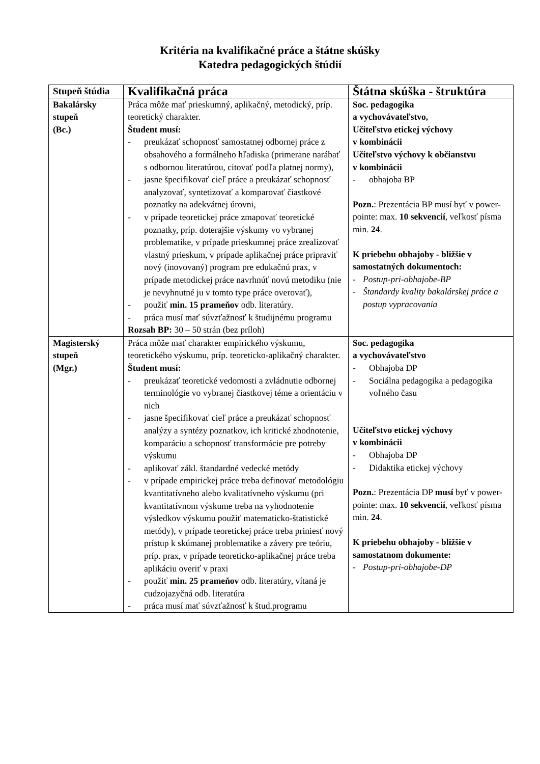Kritéria na kvalifikačné práce a štátne skúšky
Katedra pedagogických štúdií
| Stupeň štúdia | Kvalifikačná práca | Štátna skúška - štruktúra |
| --- | --- | --- |
| Bakalársky stupeň (Bc.) | Práca môže mať prieskumný, aplikačný, metodický, príp. teoretický charakter. Študent musí: - preukázať schopnosť samostatnej odbornej práce z obsahového a formálneho hľadiska (primerane narábať s odbornou literatúrou, citovať podľa platnej normy), - jasne špecifikovať cieľ práce a preukázať schopnosť analyzovať, syntetizovať a komparovať čiastkové poznatky na adekvátnej úrovni, - v prípade teoretickej práce zmapovať teoretické poznatky, príp. doterajšie výskumy vo vybranej problematike, v prípade prieskumnej práce zrealizovať vlastný prieskum, v prípade aplikačnej práce pripraviť nový (inovovaný) program pre edukačnú prax, v prípade metodickej práce navrhnúť novú metodiku (nie je nevyhnutné ju v tomto type práce overovať), - použiť min. 15 prameňov odb. literatúry. - práca musí mať súvzťažnosť k študijnému programu Rozsah BP: 30 – 50 strán (bez príloh) | Soc. pedagogika a vychovávateľstvo, Učiteľstvo etickej výchovy v kombinácii Učiteľstvo výchovy k občianstvu v kombinácii - obhajoba BP Pozn. : Prezentácia BP musí byť v power-pointe: max. 10 sekvencií , veľkosť písma min. 24 . K priebehu obhajoby - bližšie v samostatných dokumentoch: - Postup-pri-obhajobe-BP - Štandardy kvality bakalárskej práce a postup vypracovania |
| Magisterský stupeň (Mgr.) | Práca môže mať charakter empirického výskumu, teoretického výskumu, príp. teoreticko-aplikačný charakter. Študent musí: - preukázať teoretické vedomosti a zvládnutie odbornej terminológie vo vybranej čiastkovej téme a orientáciu v nich - jasne špecifikovať cieľ práce a preukázať schopnosť analýzy a syntézy poznatkov, ich kritické zhodnotenie, komparáciu a schopnosť transformácie pre potreby výskumu - aplikovať zákl. štandardné vedecké metódy - v prípade empirickej práce treba definovať metodológiu kvantitatívneho alebo kvalitatívneho výskumu (pri kvantitatívnom výskume treba na vyhodnotenie výsledkov výskumu použiť matematicko-štatistické metódy), v prípade teoretickej práce treba priniesť nový prístup k skúmanej problematike a závery pre teóriu, príp. prax, v prípade teoreticko-aplikačnej práce treba aplikáciu overiť v praxi - použiť min. 25 prameňov odb. literatúry, vítaná je cudzojazyčná odb. literatúra - práca musí mať súvzťažnosť k štud.programu | Soc. pedagogika a vychovávateľstvo - Obhajoba DP - Sociálna pedagogika a pedagogika voľného času Učiteľstvo etickej výchovy v kombinácii - Obhajoba DP - Didaktika etickej výchovy Pozn. : Prezentácia DP musí byť v power-pointe: max. 10 sekvencií , veľkosť písma min. 24 . K priebehu obhajoby - bližšie v samostatnom dokumente: - Postup-pri-obhajobe-DP |